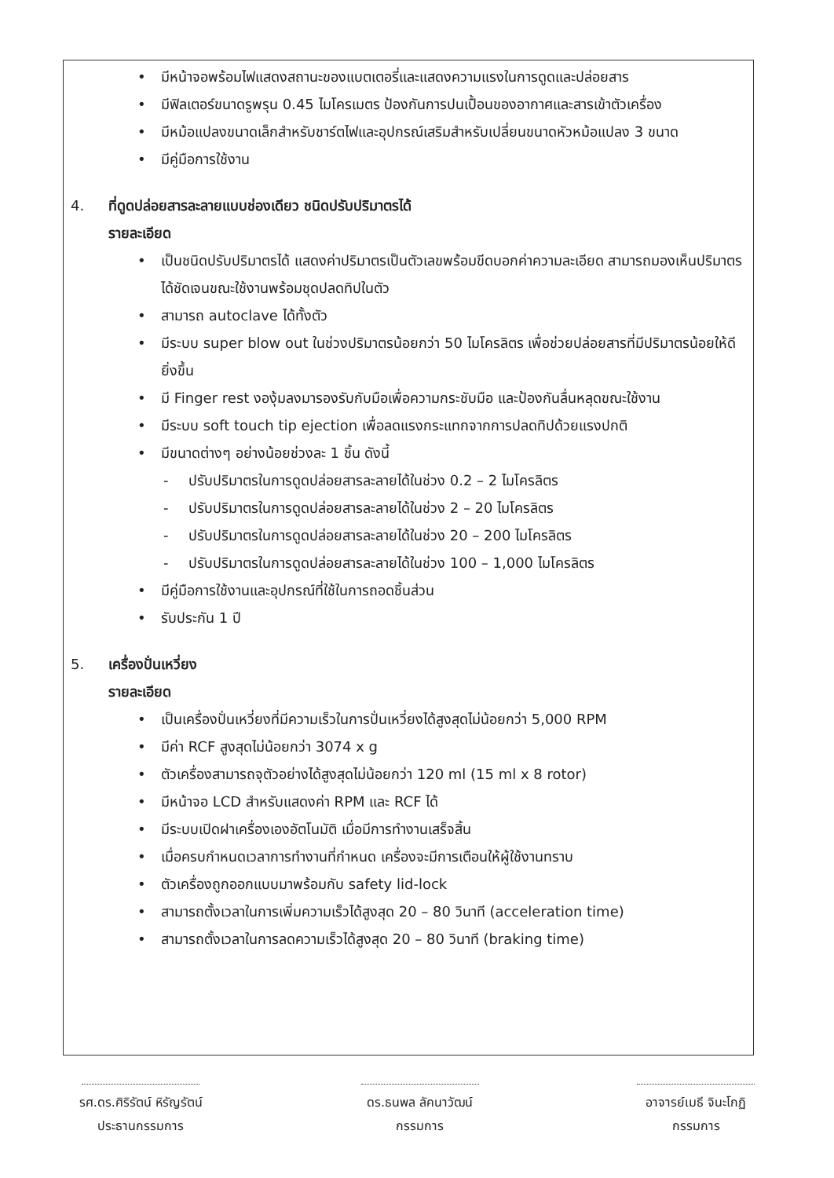• มีหน้าจอพร้อมไฟแสดงสถานะของแบตเตอรี่และแสดงความแรงในการดูดและปล่อยสาร
• มีฟิลเตอร์ขนาดรูพรุน 0.45 ไมโครเมตร ป้องกันการปนเปื้อนของอากาศและสารเข้าตัวเครื่อง
• มีหม้อแปลงขนาดเล็กสำหรับชาร์ตไฟและอุปกรณ์เสริมสำหรับเปลี่ยนขนาดหัวหม้อแปลง 3 ขนาด
• มีคู่มือการใช้งาน
4. ที่ดูดปล่อยสารละลายแบบช่องเดียว ชนิดปรับปริมาตรได้
รายละเอียด
• เป็นชนิดปรับปริมาตรได้ แสดงค่าปริมาตรเป็นตัวเลขพร้อมขีดบอกค่าความละเอียด สามารถมองเห็นปริมาตรได้ชัดเจนขณะใช้งานพร้อมชุดปลดทิปในตัว
• สามารถ autoclave ได้ทั้งตัว
• มีระบบ super blow out ในช่วงปริมาตรน้อยกว่า 50 ไมโครลิตร เพื่อช่วยปล่อยสารที่มีปริมาตรน้อยให้ดียิ่งขึ้น
• มี Finger rest งองุ้มลงมารองรับกับมือเพื่อความกระชับมือ และป้องกันลื่นหลุดขณะใช้งาน
• มีระบบ soft touch tip ejection เพื่อลดแรงกระแทกจากการปลดทิปด้วยแรงปกติ
• มีขนาดต่างๆ อย่างน้อยช่วงละ 1 ชิ้น ดังนี้
- ปรับปริมาตรในการดูดปล่อยสารละลายได้ในช่วง 0.2 – 2 ไมโครลิตร
- ปรับปริมาตรในการดูดปล่อยสารละลายได้ในช่วง 2 – 20 ไมโครลิตร
- ปรับปริมาตรในการดูดปล่อยสารละลายได้ในช่วง 20 – 200 ไมโครลิตร
- ปรับปริมาตรในการดูดปล่อยสารละลายได้ในช่วง 100 – 1,000 ไมโครลิตร
• มีคู่มือการใช้งานและอุปกรณ์ที่ใช้ในการถอดชิ้นส่วน
• รับประกัน 1 ปี
5. เครื่องปั่นเหวี่ยง
รายละเอียด
• เป็นเครื่องปั่นเหวี่ยงที่มีความเร็วในการปั่นเหวี่ยงได้สูงสุดไม่น้อยกว่า 5,000 RPM
• มีค่า RCF สูงสุดไม่น้อยกว่า 3074 x g
• ตัวเครื่องสามารถจุตัวอย่างได้สูงสุดไม่น้อยกว่า 120 ml (15 ml x 8 rotor)
• มีหน้าจอ LCD สำหรับแสดงค่า RPM และ RCF ได้
• มีระบบเปิดฝาเครื่องเองอัตโนมัติ เมื่อมีการทำงานเสร็จสิ้น
• เมื่อครบกำหนดเวลาการทำงานที่กำหนด เครื่องจะมีการเตือนให้ผู้ใช้งานทราบ
• ตัวเครื่องถูกออกแบบมาพร้อมกับ safety lid-lock
• สามารถตั้งเวลาในการเพิ่มความเร็วได้สูงสุด 20 – 80 วินาที (acceleration time)
• สามารถตั้งเวลาในการลดความเร็วได้สูงสุด 20 – 80 วินาที (braking time)
รศ.ดร.ศิริรัตน์ หิรัญรัตน์
ประธานกรรมการ
ดร.ธนพล ลัคนาวัฒน์
กรรมการ
อาจารย์เมธี จินะโกฏิ
กรรมการ